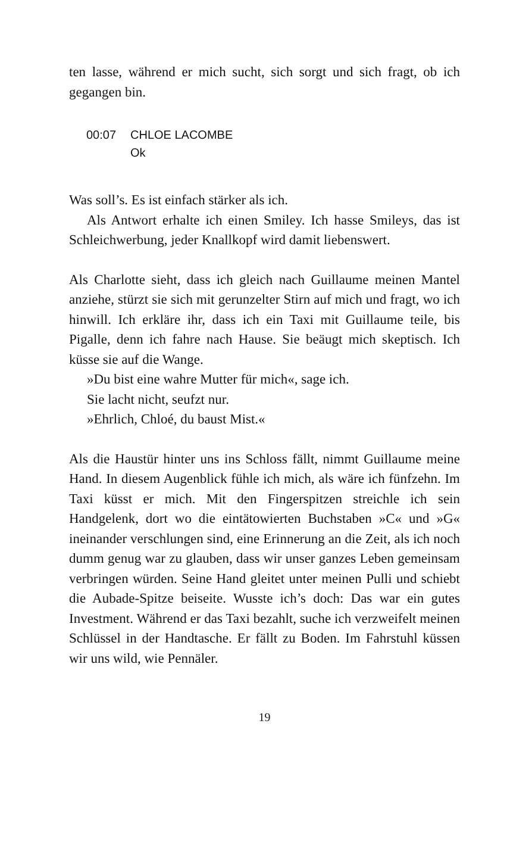ten lasse, während er mich sucht, sich sorgt und sich fragt, ob ich gegangen bin.
00:07 CHLOE LACOMBE
Ok
Was soll’s. Es ist einfach stärker als ich.
Als Antwort erhalte ich einen Smiley. Ich hasse Smileys, das ist Schleichwerbung, jeder Knallkopf wird damit liebenswert.
Als Charlotte sieht, dass ich gleich nach Guillaume meinen Mantel anziehe, stürzt sie sich mit gerunzelter Stirn auf mich und fragt, wo ich hinwill. Ich erkläre ihr, dass ich ein Taxi mit Guillaume teile, bis Pigalle, denn ich fahre nach Hause. Sie beäugt mich skeptisch. Ich küsse sie auf die Wange.
»Du bist eine wahre Mutter für mich«, sage ich.
Sie lacht nicht, seufzt nur.
»Ehrlich, Chloé, du baust Mist.«
Als die Haustür hinter uns ins Schloss fällt, nimmt Guillaume meine Hand. In diesem Augenblick fühle ich mich, als wäre ich fünfzehn. Im Taxi küsst er mich. Mit den Fingerspitzen streichle ich sein Handgelenk, dort wo die eintätowierten Buchstaben »C« und »G« ineinander verschlungen sind, eine Erinnerung an die Zeit, als ich noch dumm genug war zu glauben, dass wir unser ganzes Leben gemeinsam verbringen würden. Seine Hand gleitet unter meinen Pulli und schiebt die Aubade-Spitze beiseite. Wusste ich’s doch: Das war ein gutes Investment. Während er das Taxi bezahlt, suche ich verzweifelt meinen Schlüssel in der Handtasche. Er fällt zu Boden. Im Fahrstuhl küssen wir uns wild, wie Pennäler.
19